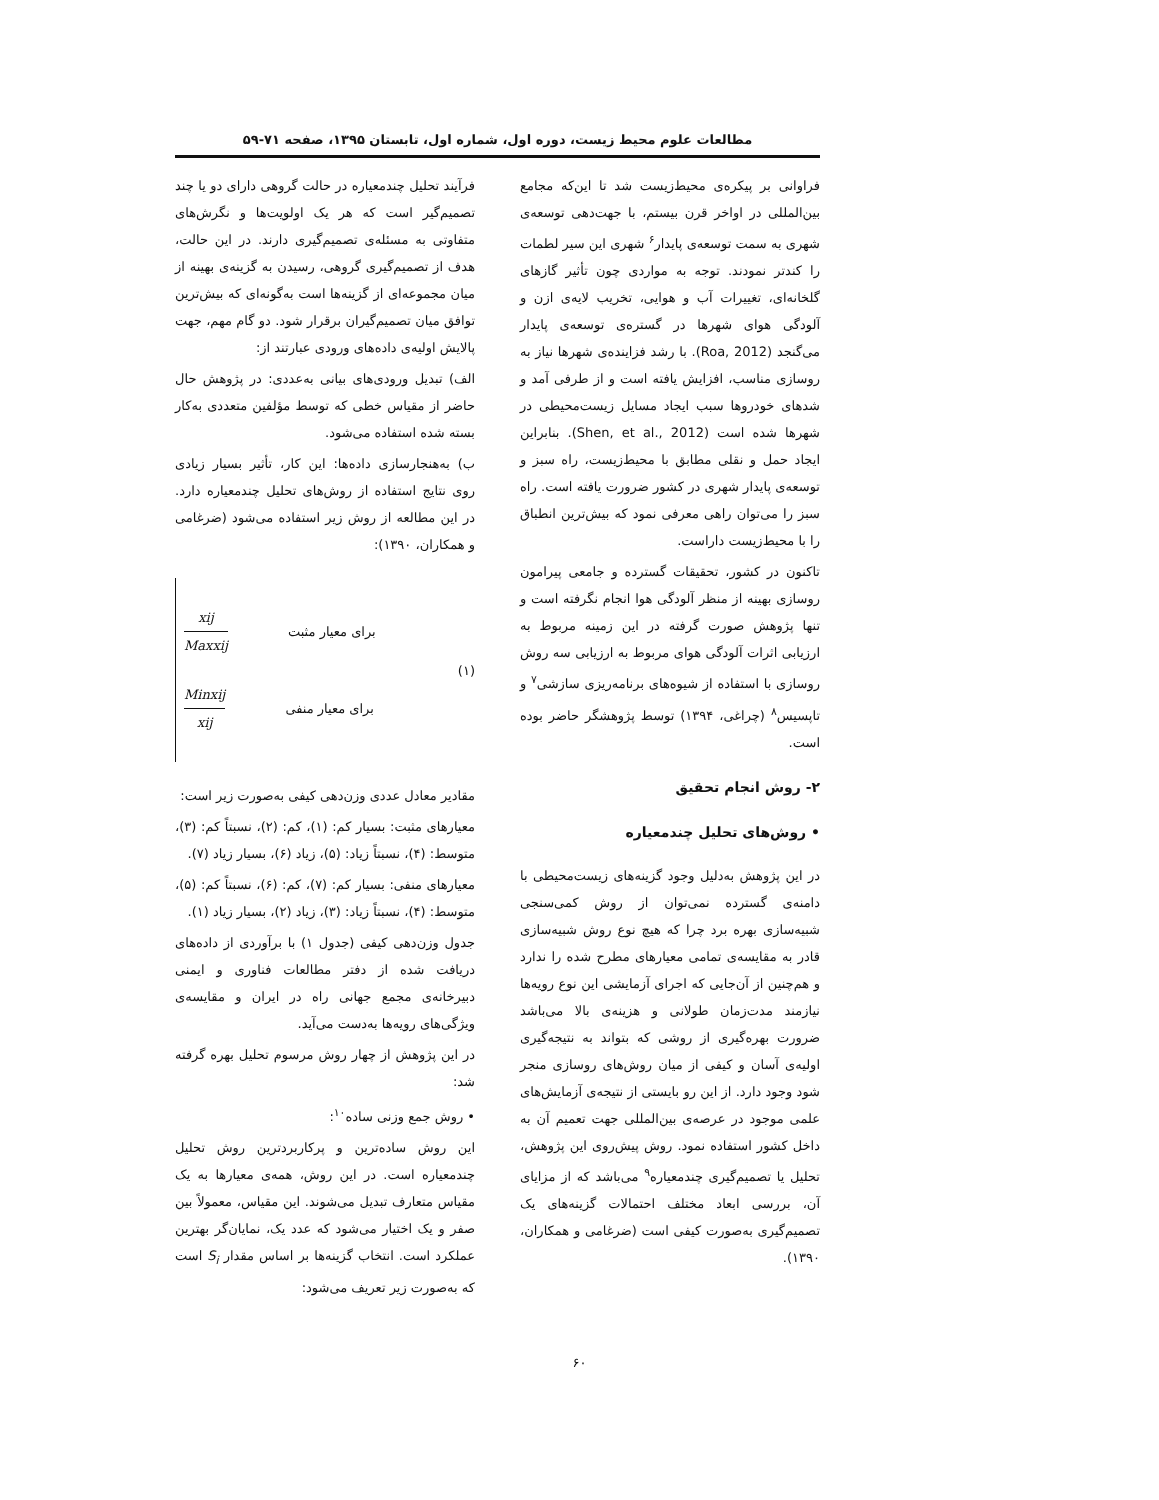مطالعات علوم محیط زیست، دوره اول، شماره اول، تابستان ۱۳۹۵، صفحه ۷۱-۵۹
فراوانی بر پیکره‌ی محیط‌زیست شد تا این‌که مجامع بین‌المللی در اواخر قرن بیستم، با جهت‌دهی توسعه‌ی شهری به سمت توسعه‌ی پایدار<sup>۶</sup> شهری این سیر لطمات را کندتر نمودند. توجه به مواردی چون تأثیر گازهای گلخانه‌ای، تغییرات آب و هوایی، تخریب لایه‌ی ازن و آلودگی هوای شهرها در گستره‌ی توسعه‌ی پایدار می‌گنجد (Roa, 2012). با رشد فزاینده‌ی شهرها نیاز به روسازی مناسب، افزایش یافته است و از طرفی آمد و شدهای خودروها سبب ایجاد مسایل زیست‌محیطی در شهرها شده است (Shen, et al., 2012). بنابراین ایجاد حمل و نقلی مطابق با محیط‌زیست، راه سبز و توسعه‌ی پایدار شهری در کشور ضرورت یافته است. راه سبز را می‌توان راهی معرفی نمود که بیش‌ترین انطباق را با محیط‌زیست داراست.
تاکنون در کشور، تحقیقات گسترده و جامعی پیرامون روسازی بهینه از منظر آلودگی هوا انجام نگرفته است و تنها پژوهش صورت گرفته در این زمینه مربوط به ارزیابی اثرات آلودگی هوای مربوط به ارزیابی سه روش روسازی با استفاده از شیوه‌های برنامه‌ریزی سازشی<sup>۷</sup> و تاپسیس<sup>۸</sup> (چراغی، ۱۳۹۴) توسط پژوهشگر حاضر بوده است.
۲- روش انجام تحقیق
• روش‌های تحلیل چندمعیاره
در این پژوهش به‌دلیل وجود گزینه‌های زیست‌محیطی با دامنه‌ی گسترده نمی‌توان از روش کمی‌سنجی شبیه‌سازی بهره برد چرا که هیچ نوع روش شبیه‌سازی قادر به مقایسه‌ی تمامی معیارهای مطرح شده را ندارد و هم‌چنین از آن‌جایی که اجرای آزمایشی این نوع رویه‌ها نیازمند مدت‌زمان طولانی و هزینه‌ی بالا می‌باشد ضرورت بهره‌گیری از روشی که بتواند به نتیجه‌گیری اولیه‌ی آسان و کیفی از میان روش‌های روسازی منجر شود وجود دارد. از این رو بایستی از نتیجه‌ی آزمایش‌های علمی موجود در عرصه‌ی بین‌المللی جهت تعمیم آن به داخل کشور استفاده نمود. روش پیش‌روی این پژوهش، تحلیل یا تصمیم‌گیری چندمعیاره<sup>۹</sup> می‌باشد که از مزایای آن، بررسی ابعاد مختلف احتمالات گزینه‌های یک تصمیم‌گیری به‌صورت کیفی است (ضرغامی و همکاران، ۱۳۹۰).
فرآیند تحلیل چندمعیاره در حالت گروهی دارای دو یا چند تصمیم‌گیر است که هر یک اولویت‌ها و نگرش‌های متفاوتی به مسئله‌ی تصمیم‌گیری دارند. در این حالت، هدف از تصمیم‌گیری گروهی، رسیدن به گزینه‌ی بهینه از میان مجموعه‌ای از گزینه‌ها است به‌گونه‌ای که بیش‌ترین توافق میان تصمیم‌گیران برقرار شود. دو گام مهم، جهت پالایش اولیه‌ی داده‌های ورودی عبارتند از:
الف) تبدیل ورودی‌های بیانی به‌عددی: در پژوهش حال حاضر از مقیاس خطی که توسط مؤلفین متعددی به‌کار بسته شده استفاده می‌شود.
ب) به‌هنجارسازی داده‌ها: این کار، تأثیر بسیار زیادی روی نتایج استفاده از روش‌های تحلیل چندمعیاره دارد. در این مطالعه از روش زیر استفاده می‌شود (ضرغامی و همکاران، ۱۳۹۰):
xij Maxxij برای معیار مثبت
Minxij xij برای معیار منفی
(۱)
مقادیر معادل عددی وزن‌دهی کیفی به‌صورت زیر است:
معیارهای مثبت: بسیار کم: (۱)، کم: (۲)، نسبتاً کم: (۳)، متوسط: (۴)، نسبتاً زیاد: (۵)، زیاد (۶)، بسیار زیاد (۷).
معیارهای منفی: بسیار کم: (۷)، کم: (۶)، نسبتاً کم: (۵)، متوسط: (۴)، نسبتاً زیاد: (۳)، زیاد (۲)، بسیار زیاد (۱).
جدول وزن‌دهی کیفی (جدول ۱) با برآوردی از داده‌های دریافت شده از دفتر مطالعات فناوری و ایمنی دبیرخانه‌ی مجمع جهانی راه در ایران و مقایسه‌ی ویژگی‌های رویه‌ها به‌دست می‌آید.
در این پژوهش از چهار روش مرسوم تحلیل بهره گرفته شد:
• روش جمع وزنی ساده<sup>۱۰</sup>:
این روش ساده‌ترین و پرکاربردترین روش تحلیل چندمعیاره است. در این روش، همه‌ی معیارها به یک مقیاس متعارف تبدیل می‌شوند. این مقیاس، معمولاً بین صفر و یک اختیار می‌شود که عدد یک، نمایان‌گر بهترین عملکرد است. انتخاب گزینه‌ها بر اساس مقدار S<sub>i</sub> است که به‌صورت زیر تعریف می‌شود:
۶۰